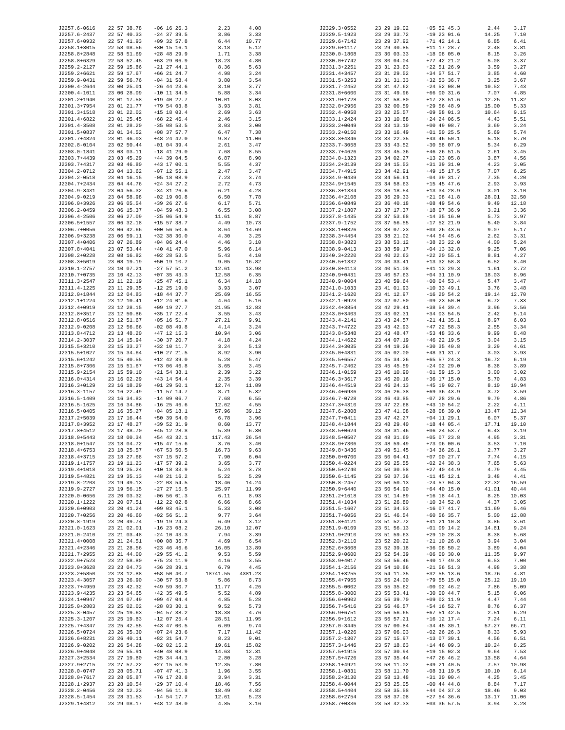| J2257.6-0616 | 22 57 38.78 | -06 16 26.3 | 2.23 | 4.08 |
| J2257.6-2437 | 22 57 40.33 | -24 37 39.5 | 3.86 | 3.33 |
| J2257.6+0932 | 22 57 41.93 | +09 32 57.8 | 6.44 | 10.77 |
| J2258.1+3015 | 22 58 08.56 | +30 15 16.1 | 3.18 | 5.12 |
| J2258.8+2848 | 22 58 51.69 | +28 48 29.9 | 1.71 | 3.38 |
| J2258.8+6329 | 22 58 52.45 | +63 29 06.9 | 18.23 | 4.80 |
| J2259.2-2127 | 22 59 15.86 | -21 27 44.1 | 8.36 | 5.63 |
| J2259.2+6621 | 22 59 17.67 | +66 21 24.7 | 4.98 | 3.24 |
| J2259.9-0431 | 22 59 56.76 | -04 31 58.4 | 3.80 | 3.54 |
| J2300.4-2644 | 23 00 25.01 | -26 44 23.6 | 3.10 | 3.77 |
| J2300.4-1011 | 23 00 28.09 | -10 11 34.5 | 5.88 | 3.34 |
| J2301.2+1940 | 23 01 17.58 | +19 40 22.7 | 10.01 | 8.03 |
| J2301.3+7954 | 23 01 21.77 | +79 54 03.8 | 3.93 | 3.81 |
| J2301.3+1518 | 23 01 22.02 | +15 18 03.4 | 2.69 | 3.63 |
| J2301.4+6822 | 23 01 25.45 | +68 22 46.4 | 2.46 | 3.15 |
| J2301.4-3508 | 23 01 28.20 | -35 08 53.5 | 3.03 | 3.00 |
| J2301.5+0837 | 23 01 34.52 | +08 37 57.7 | 6.47 | 7.38 |
| J2301.7+4824 | 23 01 46.03 | +48 24 42.0 | 9.87 | 11.06 |
| J2302.8-0104 | 23 02 50.44 | -01 04 39.4 | 2.61 | 3.47 |
| J2303.0-1841 | 23 03 03.11 | -18 41 29.0 | 7.68 | 8.55 |
| J2303.7+4439 | 23 03 45.29 | +44 39 04.5 | 6.87 | 8.90 |
| J2303.7+4317 | 23 03 46.80 | +43 17 00.1 | 5.55 | 4.37 |
| J2304.2-0712 | 23 04 13.62 | -07 12 55.1 | 2.47 | 3.47 |
| J2304.2-0518 | 23 04 16.15 | -05 18 08.9 | 7.23 | 3.74 |
| J2304.7+2434 | 23 04 44.76 | +24 34 27.2 | 2.72 | 4.73 |
| J2304.9-3431 | 23 04 56.32 | -34 31 26.6 | 6.21 | 4.28 |
| J2304.9-0219 | 23 04 58.98 | -02 19 00.8 | 6.50 | 7.78 |
| J2306.0+3926 | 23 06 05.54 | +39 26 27.6 | 6.17 | 5.71 |
| J2306.2-0459 | 23 06 15.37 | -04 59 48.3 | 6.55 | 3.08 |
| J2306.4-2506 | 23 06 27.09 | -25 06 54.9 | 11.61 | 8.87 |
| J2306.5+1557 | 23 06 32.18 | +15 57 38.7 | 4.49 | 10.73 |
| J2306.7+0056 | 23 06 42.66 | +00 56 50.6 | 8.64 | 14.69 |
| J2306.9+3238 | 23 06 59.11 | +32 38 30.0 | 4.30 | 3.25 |
| J2307.4+0406 | 23 07 26.89 | +04 06 24.4 | 4.46 | 3.10 |
| J2307.8+4041 | 23 07 53.44 | +40 41 47.0 | 5.96 | 6.14 |
| J2308.2+0228 | 23 08 16.82 | +02 28 53.5 | 5.43 | 4.10 |
| J2308.3+5019 | 23 08 19.19 | +50 19 10.7 | 9.05 | 16.82 |
| J2310.1-2757 | 23 10 07.21 | -27 57 51.2 | 12.61 | 13.98 |
| J2310.7+0735 | 23 10 42.13 | +07 35 43.3 | 12.58 | 6.35 |
| J2311.3+2547 | 23 11 22.19 | +25 47 45.1 | 6.34 | 14.18 |
| J2311.4-1225 | 23 11 29.35 | -12 25 19.0 | 3.93 | 3.07 |
| J2312.0+1844 | 23 12 04.83 | +18 44 37.7 | 25.69 | 16.55 |
| J2312.1+1224 | 23 12 10.41 | +12 24 01.6 | 4.64 | 5.16 |
| J2312.4+0919 | 23 12 28.15 | +09 19 27.7 | 21.95 | 12.83 |
| J2312.8+3517 | 23 12 50.86 | +35 17 22.4 | 3.55 | 3.43 |
| J2312.8+0516 | 23 12 51.67 | +05 16 51.7 | 27.21 | 9.91 |
| J2312.9-0208 | 23 12 56.66 | -02 08 49.8 | 4.14 | 3.24 |
| J2313.8+4712 | 23 13 48.20 | +47 12 15.3 | 10.94 | 3.06 |
| J2314.2-3037 | 23 14 15.94 | -30 37 20.7 | 4.18 | 4.24 |
| J2315.5+3210 | 23 15 33.27 | +32 10 11.7 | 3.24 | 5.13 |
| J2315.5+1027 | 23 15 34.64 | +10 27 21.5 | 8.92 | 3.90 |
| J2315.6+1242 | 23 15 40.55 | +12 42 39.0 | 5.28 | 5.47 |
| J2315.8+7306 | 23 15 51.67 | +73 06 46.8 | 3.65 | 3.45 |
| J2315.9+2154 | 23 15 59.10 | +21 54 38.1 | 2.39 | 3.22 |
| J2316.0+4314 | 23 16 02.29 | +43 14 54.4 | 2.35 | 3.39 |
| J2316.3+0129 | 23 16 18.29 | +01 29 50.1 | 12.74 | 11.89 |
| J2316.3-1157 | 23 16 22.49 | -11 57 14.7 | 8.71 | 5.32 |
| J2316.5-1409 | 23 16 34.83 | -14 09 06.7 | 7.68 | 6.55 |
| J2316.5-1625 | 23 16 34.86 | -16 25 46.6 | 12.62 | 4.55 |
| J2316.5+0405 | 23 16 35.27 | +04 05 18.1 | 57.96 | 39.12 |
| J2317.2+5039 | 23 17 16.44 | +50 39 54.0 | 6.78 | 3.96 |
| J2317.8+3952 | 23 17 48.27 | +39 52 31.9 | 8.60 | 13.77 |
| J2317.8+4512 | 23 17 48.70 | +45 12 28.8 | 5.39 | 6.30 |
| J2318.0+5443 | 23 18 00.34 | +54 43 32.1 | 117.43 | 26.54 |
| J2318.0+1547 | 23 18 04.72 | +15 47 15.6 | 3.76 | 3.40 |
| J2318.4+6753 | 23 18 25.57 | +67 53 50.5 | 16.73 | 9.63 |
| J2318.4+3715 | 23 18 27.68 | +37 15 57.2 | 7.90 | 6.04 |
| J2319.1+1757 | 23 19 11.23 | +17 57 39.2 | 3.65 | 3.77 |
| J2319.4+1018 | 23 19 25.24 | +10 18 33.9 | 5.24 | 3.78 |
| J2319.5+4821 | 23 19 35.13 | +48 21 16.2 | 5.22 | 5.29 |
| J2319.8-2203 | 23 19 49.13 | -22 03 54.5 | 18.46 | 14.24 |
| J2319.9-2727 | 23 19 56.15 | -27 27 15.5 | 25.97 | 11.99 |
| J2320.0-0656 | 23 20 03.32 | -06 56 01.3 | 6.11 | 8.93 |
| J2320.1+1222 | 23 20 07.51 | +12 22 02.8 | 6.66 | 8.66 |
| J2320.6+0903 | 23 20 41.24 | +09 03 45.1 | 5.33 | 3.08 |
| J2320.7+0256 | 23 20 46.60 | +02 56 51.2 | 9.77 | 3.64 |
| J2320.8-1919 | 23 20 49.74 | -19 19 24.3 | 6.49 | 3.12 |
| J2321.0-1623 | 23 21 02.01 | -16 23 08.2 | 26.10 | 12.07 |
| J2321.0-2410 | 23 21 03.48 | -24 10 43.3 | 7.94 | 3.39 |
| J2321.4+0008 | 23 21 24.51 | +00 08 36.7 | 4.69 | 6.54 |
| J2321.4+2346 | 23 21 28.56 | +23 46 46.6 | 16.05 | 13.89 |
| J2321.7+2955 | 23 21 44.00 | +29 55 41.2 | 9.53 | 5.59 |
| J2322.9+7523 | 23 22 58.80 | +75 23 11.9 | 4.16 | 3.55 |
| J2323.0+3628 | 23 23 04.73 | +36 28 39.1 | 6.79 | 4.45 |
| J2323.2+5850 | 23 23 12.88 | +58 50 40.7 | 18741.55 | 4381.23 |
| J2323.4-3057 | 23 23 26.90 | -30 57 53.8 | 5.86 | 8.73 |
| J2323.7+4959 | 23 23 42.32 | +49 59 30.7 | 11.77 | 4.26 |
| J2323.9+4235 | 23 23 54.65 | +42 35 49.5 | 5.52 | 4.89 |
| J2324.1+0947 | 23 24 07.49 | +09 47 04.4 | 4.85 | 5.28 |
| J2325.0+2803 | 23 25 02.02 | +28 03 30.1 | 9.52 | 5.73 |
| J2325.3-0457 | 23 25 19.63 | -04 57 38.2 | 18.38 | 4.76 |
| J2325.3-1207 | 23 25 19.83 | -12 07 25.4 | 28.51 | 11.95 |
| J2325.7+4347 | 23 25 42.55 | +43 47 00.5 | 6.09 | 9.74 |
| J2326.5+0724 | 23 26 35.30 | +07 24 23.6 | 7.17 | 11.42 |
| J2326.6+8231 | 23 26 40.11 | +82 31 54.7 | 8.23 | 9.01 |
| J2326.9-0202 | 23 26 54.28 | -02 02 15.2 | 19.61 | 15.82 |
| J2326.9+4048 | 23 26 55.91 | +40 48 08.9 | 14.63 | 12.31 |
| J2327.3+2534 | 23 27 19.80 | +25 34 44.1 | 2.80 | 3.28 |
| J2327.9+2715 | 23 27 57.22 | +27 15 53.9 | 12.35 | 7.80 |
| J2328.0-0747 | 23 28 05.71 | -07 47 41.3 | 1.96 | 3.55 |
| J2328.0+7617 | 23 28 05.87 | +76 17 28.8 | 3.94 | 3.31 |
| J2328.1+2937 | 23 28 10.54 | +29 37 10.4 | 18.46 | 7.56 |
| J2328.2-0456 | 23 28 12.23 | -04 56 11.8 | 18.49 | 4.82 |
| J2328.5-1454 | 23 28 31.53 | -14 54 17.7 | 12.61 | 5.23 |
| J2329.1+4812 | 23 29 08.17 | +48 12 48.0 | 4.85 | 3.16 |
| J2329.3+0552 | 23 29 19.02 | +05 52 45.3 | 2.44 | 3.17 |
| J2329.5-1923 | 23 29 33.72 | -19 23 01.6 | 14.25 | 7.10 |
| J2329.6+7142 | 23 29 37.92 | +71 42 14.1 | 6.85 | 6.41 |
| J2329.6+1117 | 23 29 40.85 | +11 17 28.7 | 2.48 | 3.81 |
| J2330.0-1808 | 23 30 03.33 | -18 08 05.0 | 8.15 | 3.26 |
| J2330.0+7742 | 23 30 04.04 | +77 42 21.2 | 5.08 | 3.37 |
| J2331.3+2251 | 23 31 23.63 | +22 51 26.9 | 3.59 | 3.27 |
| J2331.4+3457 | 23 31 29.52 | +34 57 51.7 | 3.85 | 4.60 |
| J2331.5+3253 | 23 31 31.33 | +32 53 36.7 | 3.25 | 3.67 |
| J2331.7-2452 | 23 31 47.62 | -24 52 08.0 | 10.52 | 7.43 |
| J2331.8+6600 | 23 31 49.96 | +66 00 31.6 | 7.07 | 4.85 |
| J2331.9+1728 | 23 31 58.80 | +17 28 51.6 | 12.25 | 11.32 |
| J2332.0+2956 | 23 32 00.59 | +29 56 48.9 | 15.00 | 5.33 |
| J2332.4-0958 | 23 32 25.57 | -09 58 01.3 | 10.64 | 9.15 |
| J2333.1+2424 | 23 33 10.88 | +24 24 06.5 | 4.43 | 5.51 |
| J2333.2+0049 | 23 33 13.10 | +00 49 08.7 | 3.69 | 3.24 |
| J2333.2+0150 | 23 33 16.49 | +01 50 25.5 | 5.69 | 5.74 |
| J2333.3+4346 | 23 33 22.35 | +43 46 50.1 | 5.18 | 8.70 |
| J2333.7-3058 | 23 33 43.52 | -30 58 07.9 | 5.34 | 6.29 |
| J2333.7+4626 | 23 33 45.36 | +46 26 51.5 | 2.61 | 3.45 |
| J2334.0-1323 | 23 34 02.27 | -13 23 05.8 | 3.87 | 4.56 |
| J2334.2+3139 | 23 34 15.53 | +31 39 31.0 | 4.23 | 3.05 |
| J2334.7+4915 | 23 34 42.91 | +49 15 17.5 | 7.07 | 6.25 |
| J2334.9-0439 | 23 34 56.61 | -04 39 31.7 | 7.35 | 4.20 |
| J2334.9+1545 | 23 34 58.63 | +15 45 47.6 | 2.93 | 3.93 |
| J2336.3+1334 | 23 36 18.54 | +13 34 28.9 | 3.01 | 3.10 |
| J2336.4+2108 | 23 36 29.33 | +21 08 41.8 | 28.01 | 32.50 |
| J2336.6+0849 | 23 36 40.18 | +08 49 54.6 | 9.49 | 12.18 |
| J2337.2+1807 | 23 37 17.37 | +18 07 36.9 | 3.21 | 3.36 |
| J2337.8-1435 | 23 37 53.68 | -14 35 16.0 | 5.73 | 3.97 |
| J2337.9-1752 | 23 37 56.55 | -17 52 21.9 | 5.40 | 3.84 |
| J2338.1+0326 | 23 38 07.23 | +03 26 43.6 | 9.07 | 5.17 |
| J2338.3+4454 | 23 38 21.02 | +44 54 45.6 | 2.62 | 3.31 |
| J2338.8+3823 | 23 38 53.12 | +38 23 22.0 | 4.00 | 5.24 |
| J2338.9-0413 | 23 38 59.17 | -04 13 32.8 | 9.25 | 7.06 |
| J2340.3+2220 | 23 40 22.63 | +22 20 55.1 | 8.81 | 4.27 |
| J2340.5+1332 | 23 40 33.41 | +13 32 58.8 | 6.52 | 8.40 |
| J2340.8+4113 | 23 40 51.08 | +41 13 29.3 | 1.61 | 3.72 |
| J2340.9+0431 | 23 40 57.63 | +04 31 10.9 | 18.03 | 8.96 |
| J2340.9+0004 | 23 40 59.64 | +00 04 53.4 | 5.47 | 3.47 |
| J2341.0-1033 | 23 41 01.93 | -10 33 49.1 | 3.76 | 3.48 |
| J2341.2-1620 | 23 41 12.97 | -16 20 54.2 | 19.14 | 12.70 |
| J2342.1-0923 | 23 42 07.50 | -09 23 50.0 | 6.72 | 7.33 |
| J2342.4+3854 | 23 42 29.41 | +38 54 39.4 | 3.96 | 3.56 |
| J2343.0+3403 | 23 43 02.31 | +34 03 54.5 | 2.42 | 5.14 |
| J2343.4-2141 | 23 43 24.57 | -21 41 35.1 | 8.97 | 6.03 |
| J2343.7+4722 | 23 43 42.93 | +47 22 58.3 | 2.55 | 3.34 |
| J2343.8+5348 | 23 43 48.47 | +53 48 33.6 | 9.99 | 8.48 |
| J2344.1+4622 | 23 44 07.19 | +46 22 19.5 | 3.04 | 3.15 |
| J2344.3+3035 | 23 44 19.26 | +30 35 40.8 | 3.29 | 4.61 |
| J2345.0+4831 | 23 45 02.00 | +48 31 31.7 | 3.03 | 3.93 |
| J2345.5+6557 | 23 45 34.26 | +65 57 24.3 | 16.72 | 6.19 |
| J2345.7-2402 | 23 45 45.59 | -24 02 29.0 | 8.38 | 3.89 |
| J2346.1+0159 | 23 46 10.90 | +01 59 15.3 | 3.00 | 3.02 |
| J2346.3+3617 | 23 46 20.16 | +36 17 15.0 | 5.70 | 4.83 |
| J2346.4+4519 | 23 46 24.13 | +45 19 02.7 | 8.10 | 10.94 |
| J2346.4+6936 | 23 46 26.38 | +69 36 43.9 | 3.72 | 3.59 |
| J2346.7-0728 | 23 46 43.85 | -07 28 29.6 | 9.79 | 4.86 |
| J2347.3+4310 | 23 47 22.68 | +43 10 54.2 | 2.22 | 4.11 |
| J2347.6-2808 | 23 47 41.08 | -28 08 39.0 | 13.47 | 12.34 |
| J2347.7+0411 | 23 47 42.27 | +04 11 29.1 | 6.07 | 5.37 |
| J2348.4+1844 | 23 48 29.40 | +18 44 05.4 | 17.71 | 19.10 |
| J2348.5+0624 | 23 48 31.46 | +06 24 53.7 | 6.43 | 3.19 |
| J2348.5+0507 | 23 48 31.60 | +05 07 23.8 | 4.95 | 3.31 |
| J2348.9+7306 | 23 48 59.49 | +73 06 00.6 | 3.53 | 7.10 |
| J2349.8+3436 | 23 49 51.45 | +34 36 26.1 | 2.77 | 3.27 |
| J2350.0+0700 | 23 50 04.41 | +07 00 27.7 | 7.74 | 4.15 |
| J2350.4-0224 | 23 50 25.55 | -02 24 38.3 | 7.65 | 5.63 |
| J2350.5+2740 | 23 50 30.58 | +27 40 44.9 | 4.79 | 4.45 |
| J2350.6-1145 | 23 50 37.36 | -11 45 12.1 | 3.48 | 4.41 |
| J2350.8-2457 | 23 50 50.13 | -24 57 04.3 | 22.32 | 16.59 |
| J2350.9+6440 | 23 50 54.90 | +64 40 15.0 | 41.01 | 40.44 |
| J2351.2+1618 | 23 51 14.89 | +16 18 44.1 | 8.25 | 10.03 |
| J2351.4+1034 | 23 51 26.80 | +10 34 52.8 | 4.37 | 3.05 |
| J2351.5-1607 | 23 51 34.53 | -16 07 41.7 | 11.69 | 5.46 |
| J2351.7+6056 | 23 51 46.54 | +60 56 35.7 | 5.00 | 12.88 |
| J2351.8+4121 | 23 51 52.72 | +41 21 10.8 | 3.86 | 3.61 |
| J2351.9-0109 | 23 51 56.13 | -01 09 14.2 | 14.81 | 9.24 |
| J2351.9+2910 | 23 51 59.63 | +29 10 28.3 | 8.38 | 5.68 |
| J2352.3+2110 | 23 52 20.22 | +21 10 26.8 | 3.94 | 3.04 |
| J2352.6+3608 | 23 52 39.18 | +36 08 50.2 | 3.89 | 4.04 |
| J2352.9+0600 | 23 52 54.39 | +06 00 30.0 | 11.35 | 9.97 |
| J2353.9+4017 | 23 53 56.46 | +40 17 49.8 | 6.53 | 7.00 |
| J2354.1-2156 | 23 54 10.86 | -21 56 51.3 | 4.98 | 3.38 |
| J2354.1+3255 | 23 54 11.35 | +32 55 13.6 | 18.76 | 4.81 |
| J2355.4+7955 | 23 55 24.00 | +79 55 15.0 | 25.12 | 19.10 |
| J2355.5-0002 | 23 55 35.62 | -00 02 46.2 | 7.86 | 5.09 |
| J2355.8-3000 | 23 55 53.41 | -30 00 44.7 | 5.15 | 6.06 |
| J2356.6+0902 | 23 56 39.70 | +09 02 11.9 | 4.47 | 7.44 |
| J2356.7+5416 | 23 56 46.57 | +54 16 52.7 | 8.76 | 6.37 |
| J2356.9+6751 | 23 56 56.65 | +67 51 42.5 | 2.51 | 6.29 |
| J2356.9+1612 | 23 56 57.21 | +16 12 17.4 | 7.24 | 6.11 |
| J2357.0-3445 | 23 57 00.84 | -34 45 30.1 | 57.27 | 66.71 |
| J2357.1-0226 | 23 57 06.03 | -02 26 26.3 | 8.33 | 5.93 |
| J2357.2-1307 | 23 57 15.97 | -13 07 30.1 | 4.56 | 6.51 |
| J2357.3+1446 | 23 57 18.63 | +14 46 09.3 | 10.24 | 8.25 |
| J2357.5+1915 | 23 57 30.94 | +19 15 02.3 | 9.64 | 7.53 |
| J2357.5+4726 | 23 57 35.44 | +47 26 46.2 | 13.58 | 4.64 |
| J2358.1+4921 | 23 58 11.02 | +49 21 40.5 | 7.57 | 10.98 |
| J2358.1-0831 | 23 58 11.70 | -08 31 19.5 | 10.10 | 6.14 |
| J2358.2+3130 | 23 58 13.48 | +31 30 00.4 | 4.25 | 3.45 |
| J2358.4-0044 | 23 58 25.05 | -00 44 44.8 | 8.84 | 7.17 |
| J2358.5+4404 | 23 58 35.58 | +44 04 37.3 | 18.46 | 9.03 |
| J2358.6+2754 | 23 58 37.08 | +27 54 36.6 | 13.17 | 11.06 |
| J2358.7+0336 | 23 58 42.33 | +03 36 57.5 | 3.94 | 3.28 |